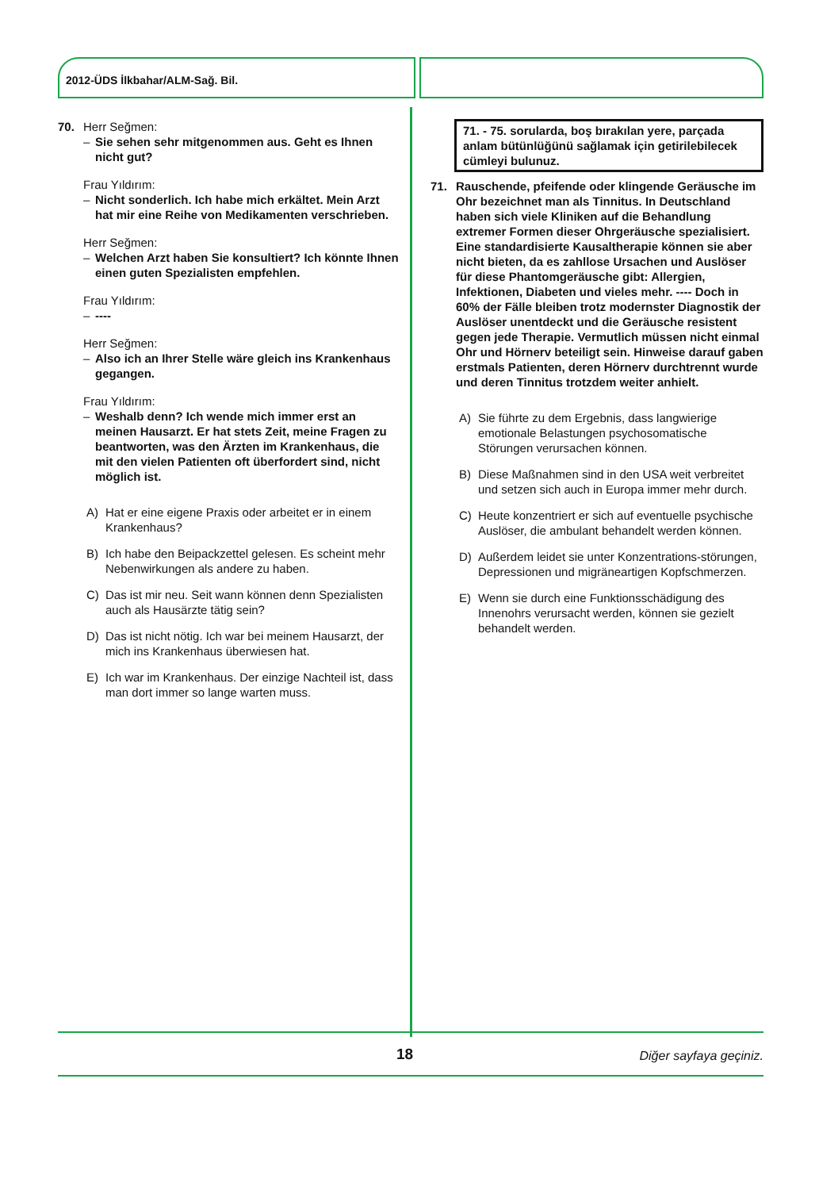2012-ÜDS İlkbahar/ALM-Sağ. Bil.
70. Herr Seğmen:
– Sie sehen sehr mitgenommen aus. Geht es Ihnen nicht gut?
Frau Yıldırım:
– Nicht sonderlich. Ich habe mich erkältet. Mein Arzt hat mir eine Reihe von Medikamenten verschrieben.
Herr Seğmen:
– Welchen Arzt haben Sie konsultiert? Ich könnte Ihnen einen guten Spezialisten empfehlen.
Frau Yıldırım:
– ----
Herr Seğmen:
– Also ich an Ihrer Stelle wäre gleich ins Krankenhaus gegangen.
Frau Yıldırım:
– Weshalb denn? Ich wende mich immer erst an meinen Hausarzt. Er hat stets Zeit, meine Fragen zu beantworten, was den Ärzten im Krankenhaus, die mit den vielen Patienten oft überfordert sind, nicht möglich ist.
A) Hat er eine eigene Praxis oder arbeitet er in einem Krankenhaus?
B) Ich habe den Beipackzettel gelesen. Es scheint mehr Nebenwirkungen als andere zu haben.
C) Das ist mir neu. Seit wann können denn Spezialisten auch als Hausärzte tätig sein?
D) Das ist nicht nötig. Ich war bei meinem Hausarzt, der mich ins Krankenhaus überwiesen hat.
E) Ich war im Krankenhaus. Der einzige Nachteil ist, dass man dort immer so lange warten muss.
71. - 75. sorularda, boş bırakılan yere, parçada anlam bütünlüğünü sağlamak için getirilebilecek cümleyi bulunuz.
71. Rauschende, pfeifende oder klingende Geräusche im Ohr bezeichnet man als Tinnitus. In Deutschland haben sich viele Kliniken auf die Behandlung extremer Formen dieser Ohrgeräusche spezialisiert. Eine standardisierte Kausaltherapie können sie aber nicht bieten, da es zahllose Ursachen und Auslöser für diese Phantomgeräusche gibt: Allergien, Infektionen, Diabeten und vieles mehr. ---- Doch in 60% der Fälle bleiben trotz modernster Diagnostik der Auslöser unentdeckt und die Geräusche resistent gegen jede Therapie. Vermutlich müssen nicht einmal Ohr und Hörnerv beteiligt sein. Hinweise darauf gaben erstmals Patienten, deren Hörnerv durchtrennt wurde und deren Tinnitus trotzdem weiter anhielt.
A) Sie führte zu dem Ergebnis, dass langwierige emotionale Belastungen psychosomatische Störungen verursachen können.
B) Diese Maßnahmen sind in den USA weit verbreitet und setzen sich auch in Europa immer mehr durch.
C) Heute konzentriert er sich auf eventuelle psychische Auslöser, die ambulant behandelt werden können.
D) Außerdem leidet sie unter Konzentrations-störungen, Depressionen und migräneartigen Kopfschmerzen.
E) Wenn sie durch eine Funktionsschädigung des Innenohrs verursacht werden, können sie gezielt behandelt werden.
18 Diğer sayfaya geçiniz.